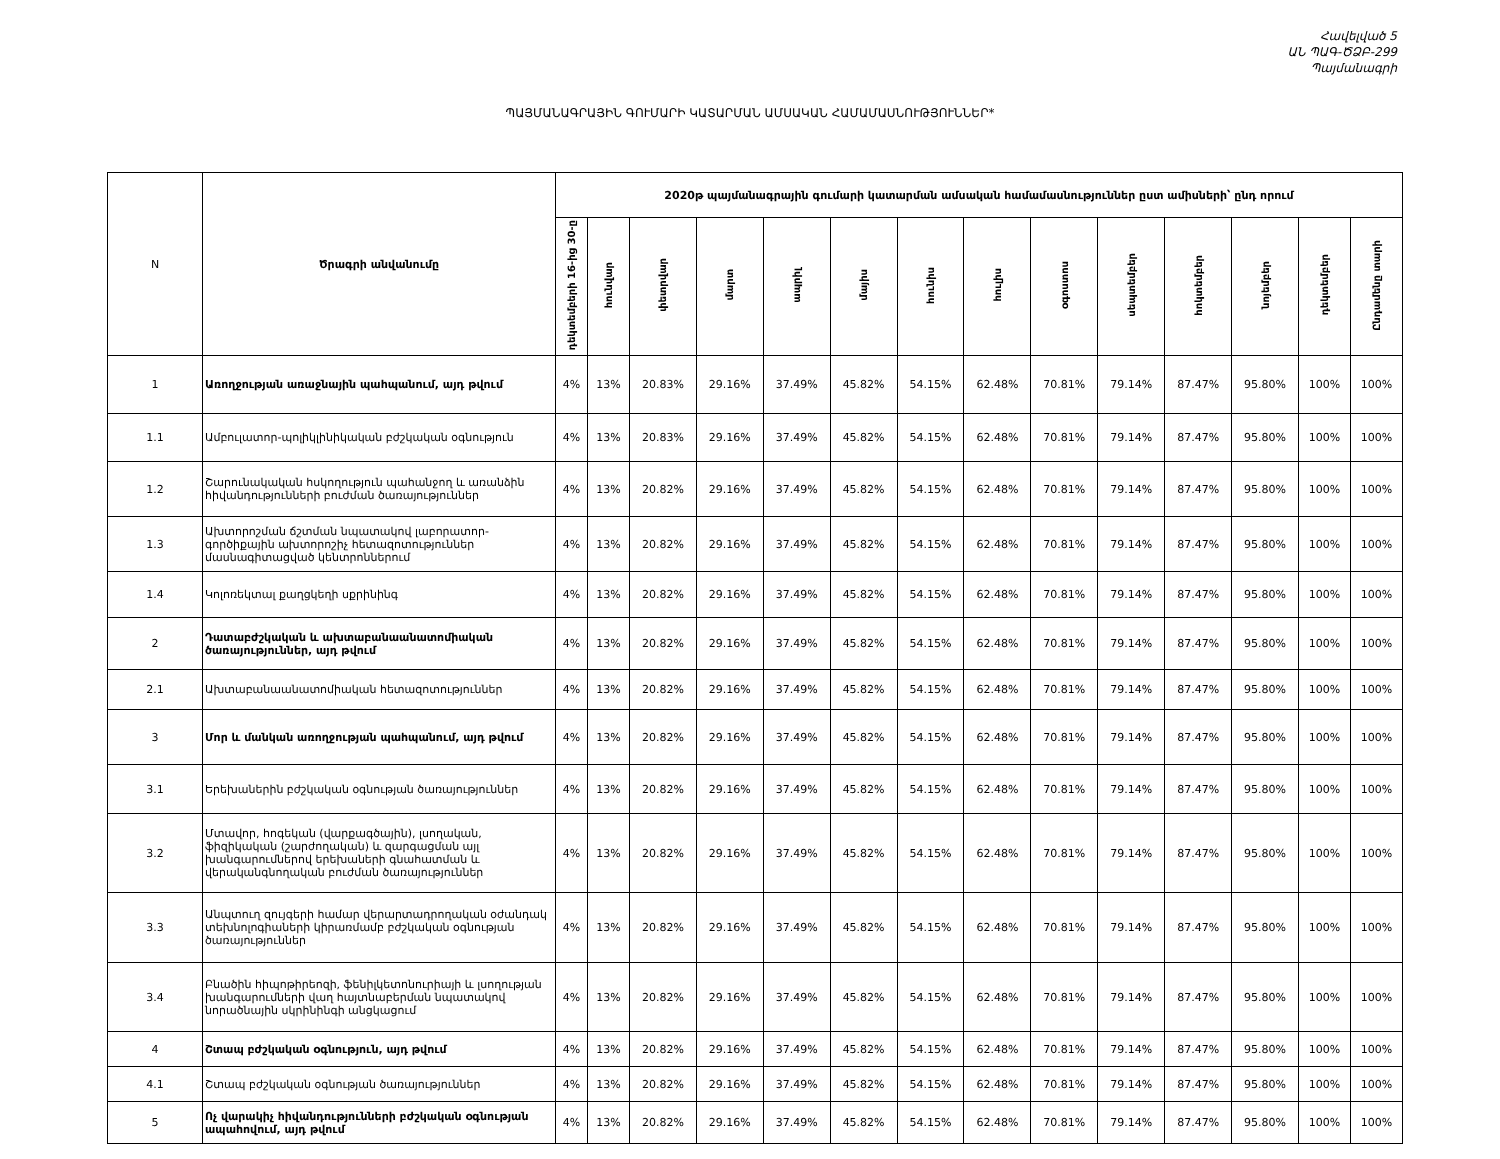Հավելված 5
ԱՆ ՊԱԳ-ԾՁԲ-299
Պայմանագրի
ՊԱՅՄԱՆԱԳՐԱՅԻՆ ԳՈՒՄԱՐԻ ԿԱՏԱՐՄԱՆ ԱՄՍԱԿԱՆ ՀԱՄԱՄԱՍՆՈՒԹՅՈՒՆՆԵՐ*
| N | Ծրագրի անվանումը | 2020թ պայմանագրային գումարի կատարման ամսական համամասնություններ ըստ ամիսների՝ ընդ որում | | | | | | | | | | | | | |
| --- | --- | --- | --- | --- | --- | --- | --- | --- | --- | --- | --- | --- | --- | --- | --- |
| | | դեկտեմբերի 16-ից 30-ը | հունվար | փետրվար | մարտ | ապրիլ | մայիս | հունիս | հուլիս | օգոստոս | սեպտեմբեր | հոկտեմբեր | նոյեմբեր | դեկտեմբեր | Ընդամենը տարի |
| 1 | Առողջության առաջնային պահպանում, այդ թվում | 4% | 13% | 20.83% | 29.16% | 37.49% | 45.82% | 54.15% | 62.48% | 70.81% | 79.14% | 87.47% | 95.80% | 100% | 100% |
| 1.1 | Ամբուլատոր-պոլիկլինիկական բժշկական օգնություն | 4% | 13% | 20.83% | 29.16% | 37.49% | 45.82% | 54.15% | 62.48% | 70.81% | 79.14% | 87.47% | 95.80% | 100% | 100% |
| 1.2 | Շարունակական հսկողություն պահանջող և առանձին հիվանդությունների բուժման ծառայություններ | 4% | 13% | 20.82% | 29.16% | 37.49% | 45.82% | 54.15% | 62.48% | 70.81% | 79.14% | 87.47% | 95.80% | 100% | 100% |
| 1.3 | Ախտորոշման ճշտման նպատակով լաբորատոր-գործիքային ախտորոշիչ հետազոտություններ մասնագիտացված կենտրոններում | 4% | 13% | 20.82% | 29.16% | 37.49% | 45.82% | 54.15% | 62.48% | 70.81% | 79.14% | 87.47% | 95.80% | 100% | 100% |
| 1.4 | Կոլոռեկտալ քաղցկեղի սքրինինգ | 4% | 13% | 20.82% | 29.16% | 37.49% | 45.82% | 54.15% | 62.48% | 70.81% | 79.14% | 87.47% | 95.80% | 100% | 100% |
| 2 | Դատաբժշկական և ախտաբանաանատոմիական ծառայություններ, այդ թվում | 4% | 13% | 20.82% | 29.16% | 37.49% | 45.82% | 54.15% | 62.48% | 70.81% | 79.14% | 87.47% | 95.80% | 100% | 100% |
| 2.1 | Ախտաբանաանատոմիական հետազոտություններ | 4% | 13% | 20.82% | 29.16% | 37.49% | 45.82% | 54.15% | 62.48% | 70.81% | 79.14% | 87.47% | 95.80% | 100% | 100% |
| 3 | Մոր և մանկան առողջության պահպանում, այդ թվում | 4% | 13% | 20.82% | 29.16% | 37.49% | 45.82% | 54.15% | 62.48% | 70.81% | 79.14% | 87.47% | 95.80% | 100% | 100% |
| 3.1 | Երեխաներին բժշկական օգնության ծառայություններ | 4% | 13% | 20.82% | 29.16% | 37.49% | 45.82% | 54.15% | 62.48% | 70.81% | 79.14% | 87.47% | 95.80% | 100% | 100% |
| 3.2 | Մտավոր, հոգեկան (վարքագծային), լսողական, ֆիզիկական (շարժողական) և զարգացման այլ խանգարումներով երեխաների գնահատման և վերականգնողական բուժման ծառայություններ | 4% | 13% | 20.82% | 29.16% | 37.49% | 45.82% | 54.15% | 62.48% | 70.81% | 79.14% | 87.47% | 95.80% | 100% | 100% |
| 3.3 | Անպտուղ զույգերի համար վերարտադրողական օժանդակ տեխնոլոգիաների կիրառմամբ բժշկական օգնության ծառայություններ | 4% | 13% | 20.82% | 29.16% | 37.49% | 45.82% | 54.15% | 62.48% | 70.81% | 79.14% | 87.47% | 95.80% | 100% | 100% |
| 3.4 | Բնածին հիպոթիրեոզի, ֆենիլկետոնուրիայի և լսողության խանգարումների վաղ հայտնաբերման նպատակով նորածնային սկրինինգի անցկացում | 4% | 13% | 20.82% | 29.16% | 37.49% | 45.82% | 54.15% | 62.48% | 70.81% | 79.14% | 87.47% | 95.80% | 100% | 100% |
| 4 | Շտապ բժշկական օգնություն, այդ թվում | 4% | 13% | 20.82% | 29.16% | 37.49% | 45.82% | 54.15% | 62.48% | 70.81% | 79.14% | 87.47% | 95.80% | 100% | 100% |
| 4.1 | Շտապ բժշկական օգնության ծառայություններ | 4% | 13% | 20.82% | 29.16% | 37.49% | 45.82% | 54.15% | 62.48% | 70.81% | 79.14% | 87.47% | 95.80% | 100% | 100% |
| 5 | Ոչ վարակիչ հիվանդությունների բժշկական օգնության ապահովում, այդ թվում | 4% | 13% | 20.82% | 29.16% | 37.49% | 45.82% | 54.15% | 62.48% | 70.81% | 79.14% | 87.47% | 95.80% | 100% | 100% |